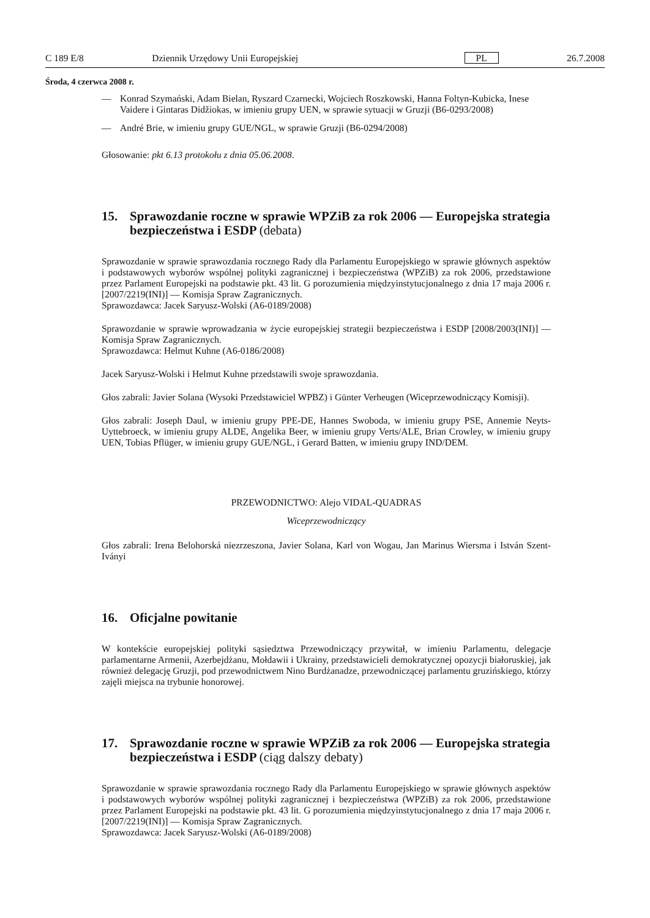C 189 E/8 Dziennik Urzędowy Unii Europejskiej PL 26.7.2008
Środa, 4 czerwca 2008 r.
— Konrad Szymański, Adam Bielan, Ryszard Czarnecki, Wojciech Roszkowski, Hanna Foltyn-Kubicka, Inese Vaidere i Gintaras Didžiokas, w imieniu grupy UEN, w sprawie sytuacji w Gruzji (B6-0293/2008)
— André Brie, w imieniu grupy GUE/NGL, w sprawie Gruzji (B6-0294/2008)
Głosowanie: pkt 6.13 protokołu z dnia 05.06.2008.
15. Sprawozdanie roczne w sprawie WPZiB za rok 2006 — Europejska strategia bezpieczeństwa i ESDP (debata)
Sprawozdanie w sprawie sprawozdania rocznego Rady dla Parlamentu Europejskiego w sprawie głównych aspektów i podstawowych wyborów wspólnej polityki zagranicznej i bezpieczeństwa (WPZiB) za rok 2006, przedstawione przez Parlament Europejski na podstawie pkt. 43 lit. G porozumienia międzyinstytucjonalnego z dnia 17 maja 2006 r. [2007/2219(INI)] — Komisja Spraw Zagranicznych.
Sprawozdawca: Jacek Saryusz-Wolski (A6-0189/2008)
Sprawozdanie w sprawie wprowadzania w życie europejskiej strategii bezpieczeństwa i ESDP [2008/2003(INI)] — Komisja Spraw Zagranicznych.
Sprawozdawca: Helmut Kuhne (A6-0186/2008)
Jacek Saryusz-Wolski i Helmut Kuhne przedstawili swoje sprawozdania.
Głos zabrali: Javier Solana (Wysoki Przedstawiciel WPBZ) i Günter Verheugen (Wiceprzewodniczący Komisji).
Głos zabrali: Joseph Daul, w imieniu grupy PPE-DE, Hannes Swoboda, w imieniu grupy PSE, Annemie Neyts-Uyttebroeck, w imieniu grupy ALDE, Angelika Beer, w imieniu grupy Verts/ALE, Brian Crowley, w imieniu grupy UEN, Tobias Pflüger, w imieniu grupy GUE/NGL, i Gerard Batten, w imieniu grupy IND/DEM.
PRZEWODNICTWO: Alejo VIDAL-QUADRAS
Wiceprzewodniczący
Głos zabrali: Irena Belohorská niezrzeszona, Javier Solana, Karl von Wogau, Jan Marinus Wiersma i István Szent-Iványi
16. Oficjalne powitanie
W kontekście europejskiej polityki sąsiedztwa Przewodniczący przywitał, w imieniu Parlamentu, delegacje parlamentarne Armenii, Azerbejdżanu, Mołdawii i Ukrainy, przedstawicieli demokratycznej opozycji białoruskiej, jak również delegację Gruzji, pod przewodnictwem Nino Burdżanadze, przewodniczącej parlamentu gruzińskiego, którzy zajęli miejsca na trybunie honorowej.
17. Sprawozdanie roczne w sprawie WPZiB za rok 2006 — Europejska strategia bezpieczeństwa i ESDP (ciąg dalszy debaty)
Sprawozdanie w sprawie sprawozdania rocznego Rady dla Parlamentu Europejskiego w sprawie głównych aspektów i podstawowych wyborów wspólnej polityki zagranicznej i bezpieczeństwa (WPZiB) za rok 2006, przedstawione przez Parlament Europejski na podstawie pkt. 43 lit. G porozumienia międzyinstytucjonalnego z dnia 17 maja 2006 r. [2007/2219(INI)] — Komisja Spraw Zagranicznych.
Sprawozdawca: Jacek Saryusz-Wolski (A6-0189/2008)